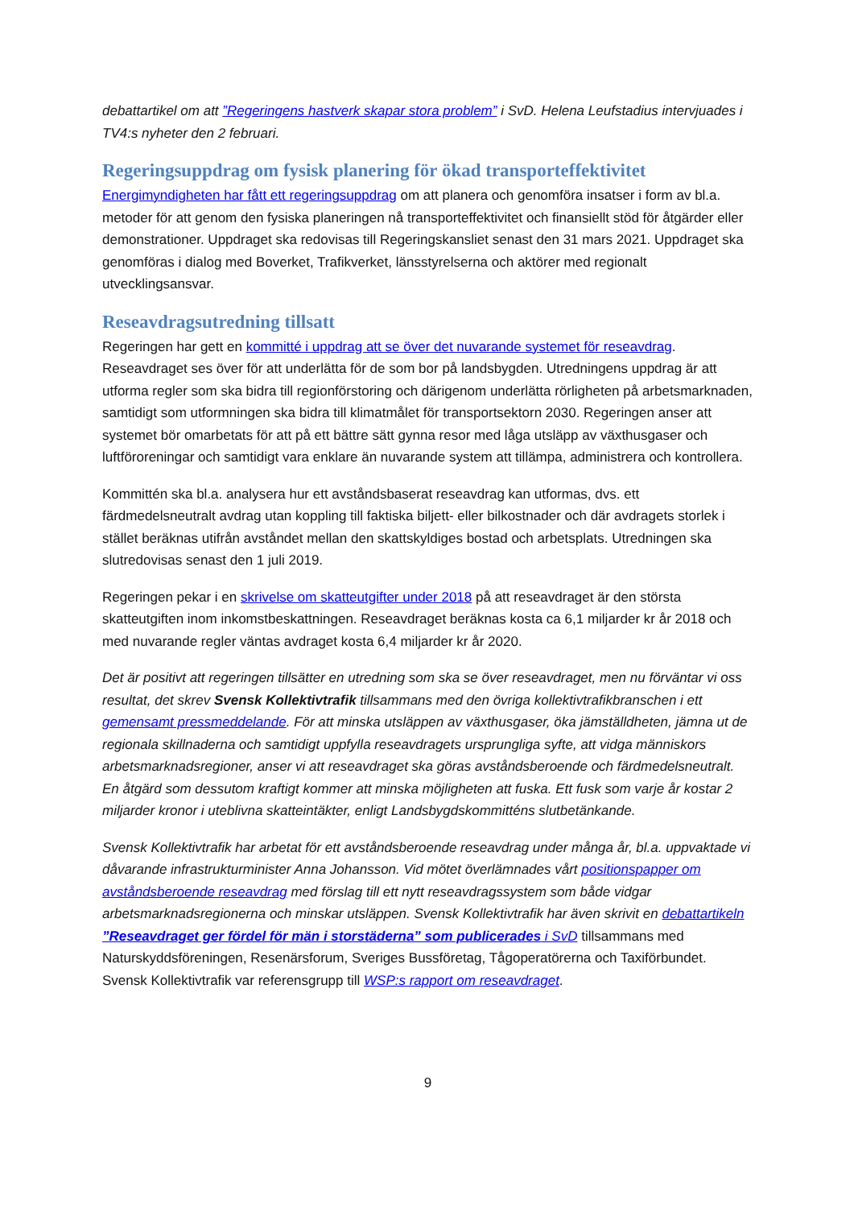debattartikel om att ”Regeringens hastverk skapar stora problem” i SvD. Helena Leufstadius intervjuades i TV4:s nyheter den 2 februari.
Regeringsuppdrag om fysisk planering för ökad transporteffektivitet
Energimyndigheten har fått ett regeringsuppdrag om att planera och genomföra insatser i form av bl.a. metoder för att genom den fysiska planeringen nå transporteffektivitet och finansiellt stöd för åtgärder eller demonstrationer. Uppdraget ska redovisas till Regeringskansliet senast den 31 mars 2021. Uppdraget ska genomföras i dialog med Boverket, Trafikverket, länsstyrelserna och aktörer med regionalt utvecklingsansvar.
Reseavdragsutredning tillsatt
Regeringen har gett en kommitté i uppdrag att se över det nuvarande systemet för reseavdrag. Reseavdraget ses över för att underlätta för de som bor på landsbygden. Utredningens uppdrag är att utforma regler som ska bidra till regionförstoring och därigenom underlätta rörligheten på arbetsmarknaden, samtidigt som utformningen ska bidra till klimatmålet för transportsektorn 2030. Regeringen anser att systemet bör omarbetats för att på ett bättre sätt gynna resor med låga utsläpp av växthusgaser och luftföroreningar och samtidigt vara enklare än nuvarande system att tillämpa, administrera och kontrollera.
Kommittén ska bl.a. analysera hur ett avståndsbaserat reseavdrag kan utformas, dvs. ett färdmedelsneutralt avdrag utan koppling till faktiska biljett- eller bilkostnader och där avdragets storlek i stället beräknas utifrån avståndet mellan den skattskyldiges bostad och arbetsplats. Utredningen ska slutredovisas senast den 1 juli 2019.
Regeringen pekar i en skrivelse om skatteutgifter under 2018 på att reseavdraget är den största skatteutgiften inom inkomstbeskattningen. Reseavdraget beräknas kosta ca 6,1 miljarder kr år 2018 och med nuvarande regler väntas avdraget kosta 6,4 miljarder kr år 2020.
Det är positivt att regeringen tillsätter en utredning som ska se över reseavdraget, men nu förväntar vi oss resultat, det skrev Svensk Kollektivtrafik tillsammans med den övriga kollektivtrafikbranschen i ett gemensamt pressmeddelande. För att minska utsläppen av växthusgaser, öka jämställdheten, jämna ut de regionala skillnaderna och samtidigt uppfylla reseavdragets ursprungliga syfte, att vidga människors arbetsmarknadsregioner, anser vi att reseavdraget ska göras avståndsberoende och färdmedelsneutralt. En åtgärd som dessutom kraftigt kommer att minska möjligheten att fuska. Ett fusk som varje år kostar 2 miljarder kronor i uteblivna skatteintäkter, enligt Landsbygdskommitténs slutbetänkande.
Svensk Kollektivtrafik har arbetat för ett avståndsberoende reseavdrag under många år, bl.a. uppvaktade vi dåvarande infrastrukturminister Anna Johansson. Vid mötet överlämnades vårt positionspapper om avståndsberoende reseavdrag med förslag till ett nytt reseavdragssystem som både vidgar arbetsmarknadsregionerna och minskar utsläppen. Svensk Kollektivtrafik har även skrivit en debattartikeln ”Reseavdraget ger fördel för män i storstäderna” som publicerades i SvD tillsammans med Naturskyddsföreningen, Resenärsforum, Sveriges Bussföretag, Tågoperatörerna och Taxiförbundet. Svensk Kollektivtrafik var referensgrupp till WSP:s rapport om reseavdraget.
9